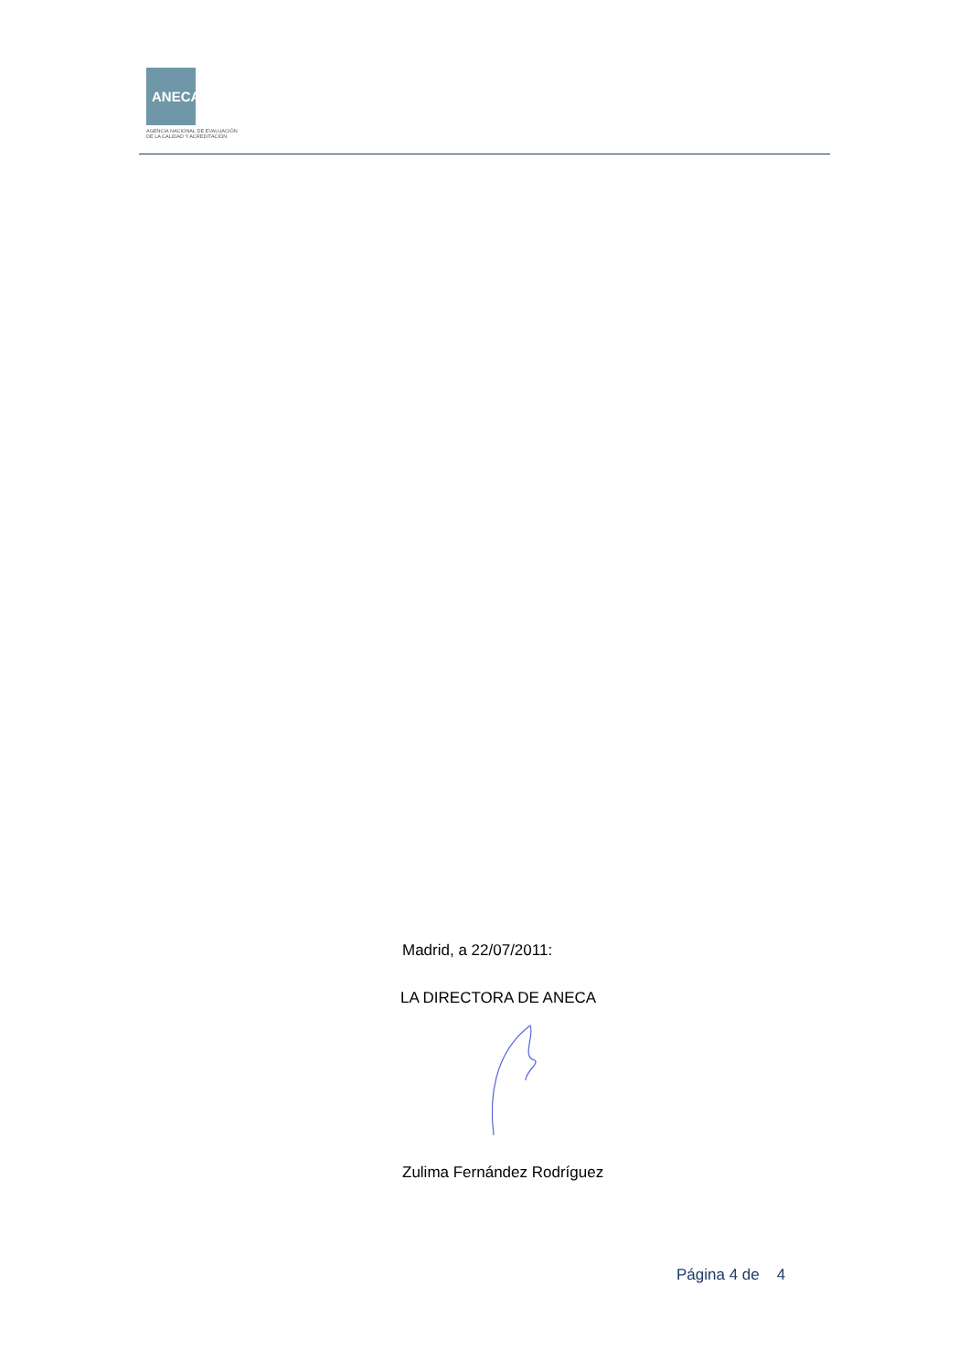ANECA
AGENCIA NACIONAL DE EVALUACIÓN
DE LA CALIDAD Y ACREDITACIÓN
Madrid, a 22/07/2011:
LA DIRECTORA DE ANECA
Zulima Fernández Rodríguez
Página 4 de 4